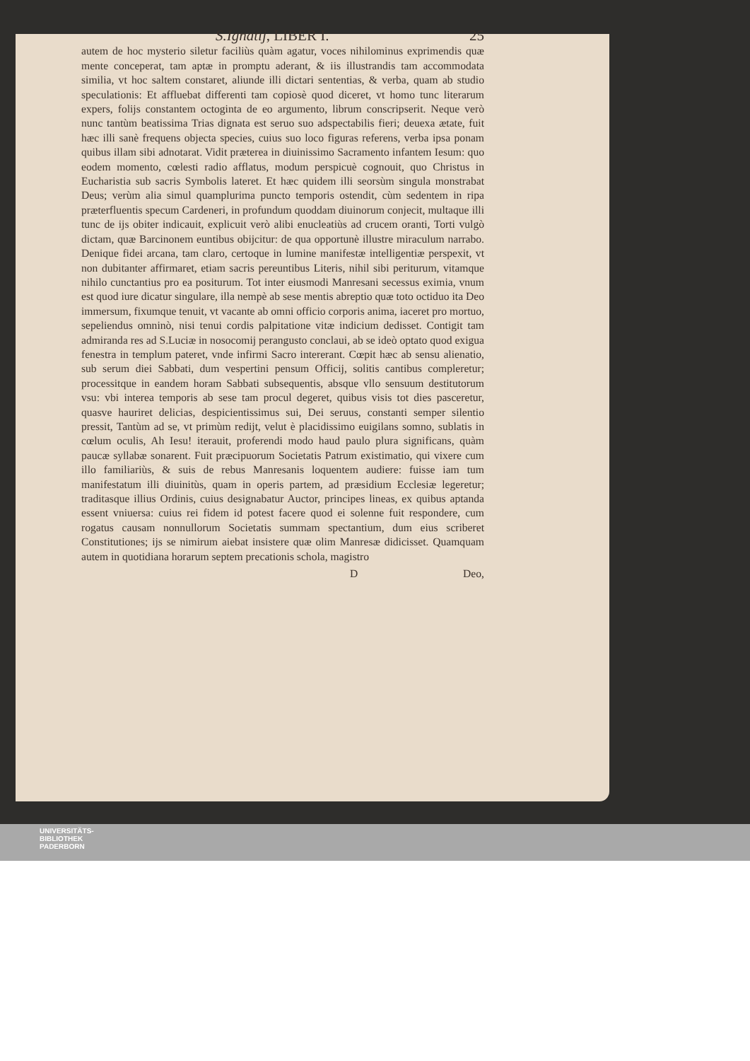S.Ignatij, LIBER I. 25
autem de hoc mysterio siletur faciliùs quàm agatur, voces nihilominus exprimendis quæ mente conceperat, tam aptæ in promptu aderant, & iis illustrandis tam accommodata similia, vt hoc saltem constaret, aliunde illi dictari sententias, & verba, quam ab studio speculationis: Et affluebat differenti tam copiosè quod diceret, vt homo tunc literarum expers, folijs constantem octoginta de eo argumento, librum conscripserit. Neque verò nunc tantùm beatissima Trias dignata est seruo suo adspectabilis fieri; deuexa ætate, fuit hæc illi sanè frequens objecta species, cuius suo loco figuras referens, verba ipsa ponam quibus illam sibi adnotarat. Vidit præterea in diuinissimo Sacramento infantem Iesum: quo eodem momento, cœlesti radio afflatus, modum perspicuè cognouit, quo Christus in Eucharistia sub sacris Symbolis lateret. Et hæc quidem illi seorsùm singula monstrabat Deus; verùm alia simul quamplurima puncto temporis ostendit, cùm sedentem in ripa præterfluentis specum Cardeneri, in profundum quoddam diuinorum conjecit, multaque illi tunc de ijs obiter indicauit, explicuit verò alibi enucleatiùs ad crucem oranti, Torti vulgò dictam, quæ Barcinonem euntibus obijcitur: de qua opportunè illustre miraculum narrabo. Denique fidei arcana, tam claro, certoque in lumine manifestæ intelligentiæ perspexit, vt non dubitanter affirmaret, etiam sacris pereuntibus Literis, nihil sibi periturum, vitamque nihilo cunctantius pro ea positurum. Tot inter eiusmodi Manresani secessus eximia, vnum est quod iure dicatur singulare, illa nempè ab sese mentis abreptio quæ toto octiduo ita Deo immersum, fixumque tenuit, vt vacante ab omni officio corporis anima, iaceret pro mortuo, sepeliendus omninò, nisi tenui cordis palpitatione vitæ indicium dedisset. Contigit tam admiranda res ad S.Luciæ in nosocomij perangusto conclaui, ab se ideò optato quod exigua fenestra in templum pateret, vnde infirmi Sacro intererant. Cœpit hæc ab sensu alienatio, sub serum diei Sabbati, dum vespertini pensum Officij, solitis cantibus compleretur; processitque in eandem horam Sabbati subsequentis, absque vllo sensuum destitutorum vsu: vbi interea temporis ab sese tam procul degeret, quibus visis tot dies pasceretur, quasve hauriret delicias, despicientissimus sui, Dei seruus, constanti semper silentio pressit, Tantùm ad se, vt primùm redijt, velut è placidissimo euigilans somno, sublatis in cœlum oculis, Ah Iesu! iterauit, proferendi modo haud paulo plura significans, quàm paucæ syllabæ sonarent. Fuit præcipuorum Societatis Patrum existimatio, qui vixere cum illo familiariùs, & suis de rebus Manresanis loquentem audiere: fuisse iam tum manifestatum illi diuinitùs, quam in operis partem, ad præsidium Ecclesiæ legeretur; traditasque illius Ordinis, cuius designabatur Auctor, principes lineas, ex quibus aptanda essent vniuersa: cuius rei fidem id potest facere quod ei solenne fuit respondere, cum rogatus causam nonnullorum Societatis summam spectantium, dum eius scriberet Constitutiones; ijs se nimirum aiebat insistere quæ olim Manresæ didicisset. Quamquam autem in quotidiana horarum septem precationis schola, magistro
D Deo,
UNIVERSITÄTS-
BIBLIOTHEK
PADERBORN